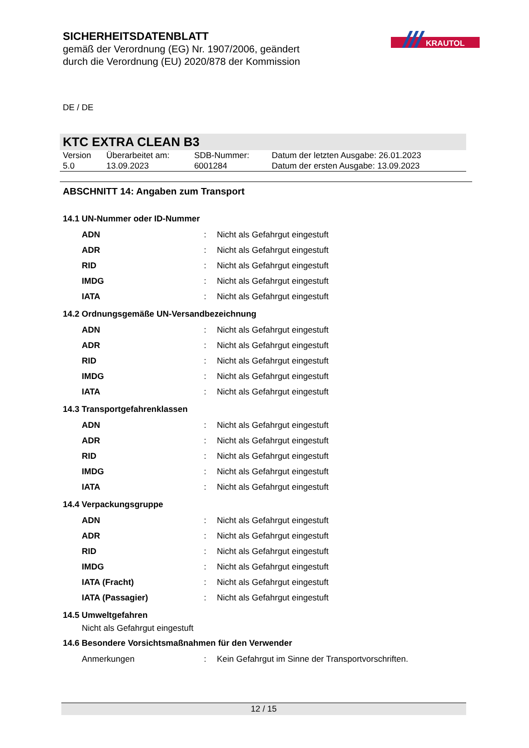SICHERHEITSDATENBLATT
gemäß der Verordnung (EG) Nr. 1907/2006, geändert
durch die Verordnung (EU) 2020/878 der Kommission
KRAUTOL
DE / DE
KTC EXTRA CLEAN B3
| Version 5.0 | Überarbeitet am: 13.09.2023 | SDB-Nummer: 6001284 | Datum der letzten Ausgabe: 26.01.2023 Datum der ersten Ausgabe: 13.09.2023 |
ABSCHNITT 14: Angaben zum Transport
14.1 UN-Nummer oder ID-Nummer
| ADN | : | Nicht als Gefahrgut eingestuft |
| ADR | : | Nicht als Gefahrgut eingestuft |
| RID | : | Nicht als Gefahrgut eingestuft |
| IMDG | : | Nicht als Gefahrgut eingestuft |
| IATA | : | Nicht als Gefahrgut eingestuft |
14.2 Ordnungsgemäße UN-Versandbezeichnung
| ADN | : | Nicht als Gefahrgut eingestuft |
| ADR | : | Nicht als Gefahrgut eingestuft |
| RID | : | Nicht als Gefahrgut eingestuft |
| IMDG | : | Nicht als Gefahrgut eingestuft |
| IATA | : | Nicht als Gefahrgut eingestuft |
14.3 Transportgefahrenklassen
| ADN | : | Nicht als Gefahrgut eingestuft |
| ADR | : | Nicht als Gefahrgut eingestuft |
| RID | : | Nicht als Gefahrgut eingestuft |
| IMDG | : | Nicht als Gefahrgut eingestuft |
| IATA | : | Nicht als Gefahrgut eingestuft |
14.4 Verpackungsgruppe
| ADN | : | Nicht als Gefahrgut eingestuft |
| ADR | : | Nicht als Gefahrgut eingestuft |
| RID | : | Nicht als Gefahrgut eingestuft |
| IMDG | : | Nicht als Gefahrgut eingestuft |
| IATA (Fracht) | : | Nicht als Gefahrgut eingestuft |
| IATA (Passagier) | : | Nicht als Gefahrgut eingestuft |
14.5 Umweltgefahren
Nicht als Gefahrgut eingestuft
14.6 Besondere Vorsichtsmaßnahmen für den Verwender
| Anmerkungen | : | Kein Gefahrgut im Sinne der Transportvorschriften. |
12 / 15